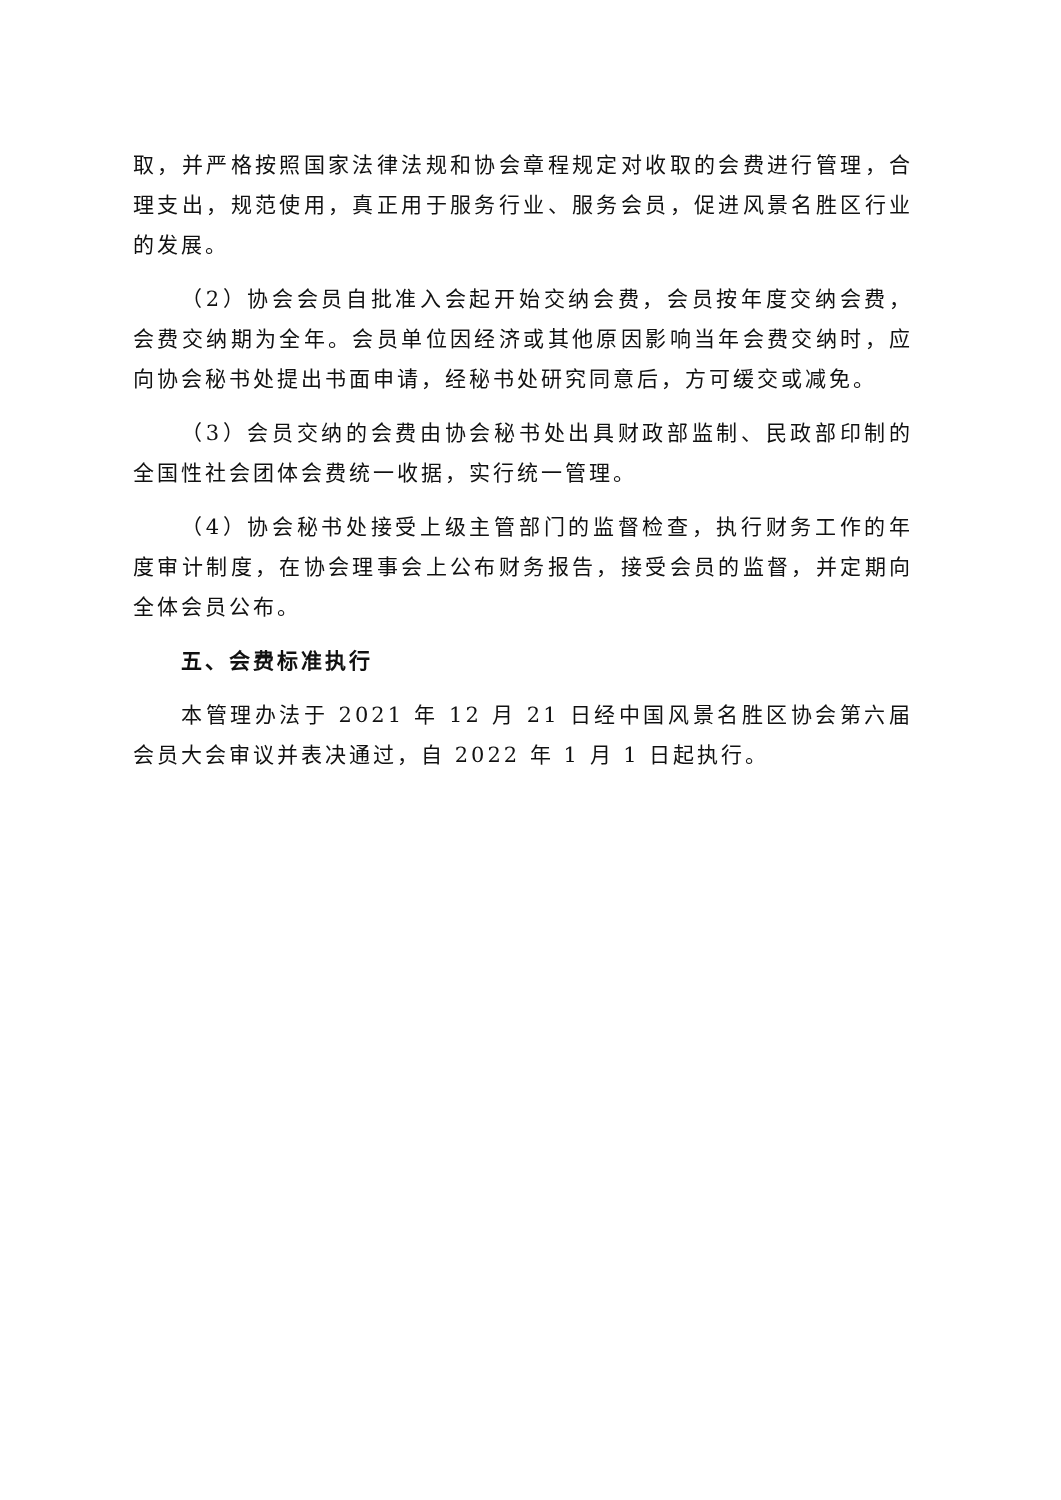取，并严格按照国家法律法规和协会章程规定对收取的会费进行管理，合理支出，规范使用，真正用于服务行业、服务会员，促进风景名胜区行业的发展。
（2）协会会员自批准入会起开始交纳会费，会员按年度交纳会费，会费交纳期为全年。会员单位因经济或其他原因影响当年会费交纳时，应向协会秘书处提出书面申请，经秘书处研究同意后，方可缓交或减免。
（3）会员交纳的会费由协会秘书处出具财政部监制、民政部印制的全国性社会团体会费统一收据，实行统一管理。
（4）协会秘书处接受上级主管部门的监督检查，执行财务工作的年度审计制度，在协会理事会上公布财务报告，接受会员的监督，并定期向全体会员公布。
五、会费标准执行
本管理办法于 2021 年 12 月 21 日经中国风景名胜区协会第六届会员大会审议并表决通过，自 2022 年 1 月 1 日起执行。